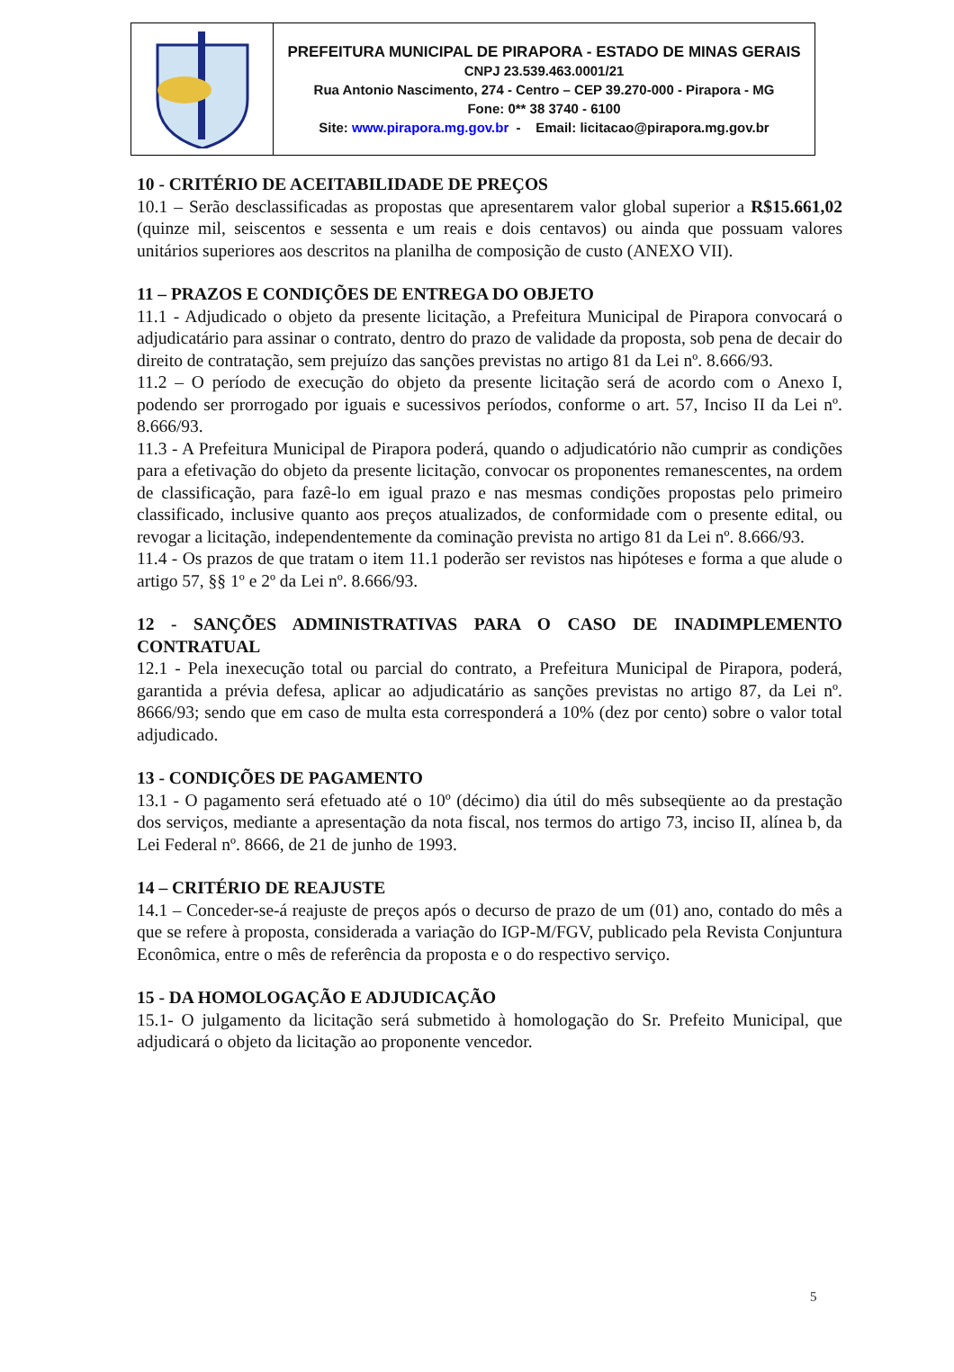| | PREFEITURA MUNICIPAL DE PIRAPORA - ESTADO DE MINAS GERAIS CNPJ 23.539.463.0001/21 Rua Antonio Nascimento, 274 - Centro – CEP 39.270-000 - Pirapora - MG Fone: 0** 38 3740 - 6100 Site: www.pirapora.mg.gov.br - Email: licitacao@pirapora.mg.gov.br |
10 - CRITÉRIO DE ACEITABILIDADE DE PREÇOS
10.1 – Serão desclassificadas as propostas que apresentarem valor global superior a R$15.661,02 (quinze mil, seiscentos e sessenta e um reais e dois centavos) ou ainda que possuam valores unitários superiores aos descritos na planilha de composição de custo (ANEXO VII).
11 – PRAZOS E CONDIÇÕES DE ENTREGA DO OBJETO
11.1 - Adjudicado o objeto da presente licitação, a Prefeitura Municipal de Pirapora convocará o adjudicatário para assinar o contrato, dentro do prazo de validade da proposta, sob pena de decair do direito de contratação, sem prejuízo das sanções previstas no artigo 81 da Lei nº. 8.666/93.
11.2 – O período de execução do objeto da presente licitação será de acordo com o Anexo I, podendo ser prorrogado por iguais e sucessivos períodos, conforme o art. 57, Inciso II da Lei nº. 8.666/93.
11.3 - A Prefeitura Municipal de Pirapora poderá, quando o adjudicatório não cumprir as condições para a efetivação do objeto da presente licitação, convocar os proponentes remanescentes, na ordem de classificação, para fazê-lo em igual prazo e nas mesmas condições propostas pelo primeiro classificado, inclusive quanto aos preços atualizados, de conformidade com o presente edital, ou revogar a licitação, independentemente da cominação prevista no artigo 81 da Lei nº. 8.666/93.
11.4 - Os prazos de que tratam o item 11.1 poderão ser revistos nas hipóteses e forma a que alude o artigo 57, §§ 1º e 2º da Lei nº. 8.666/93.
12 - SANÇÕES ADMINISTRATIVAS PARA O CASO DE INADIMPLEMENTO CONTRATUAL
12.1 - Pela inexecução total ou parcial do contrato, a Prefeitura Municipal de Pirapora, poderá, garantida a prévia defesa, aplicar ao adjudicatário as sanções previstas no artigo 87, da Lei nº. 8666/93; sendo que em caso de multa esta corresponderá a 10% (dez por cento) sobre o valor total adjudicado.
13 - CONDIÇÕES DE PAGAMENTO
13.1 - O pagamento será efetuado até o 10º (décimo) dia útil do mês subseqüente ao da prestação dos serviços, mediante a apresentação da nota fiscal, nos termos do artigo 73, inciso II, alínea b, da Lei Federal nº. 8666, de 21 de junho de 1993.
14 – CRITÉRIO DE REAJUSTE
14.1 – Conceder-se-á reajuste de preços após o decurso de prazo de um (01) ano, contado do mês a que se refere à proposta, considerada a variação do IGP-M/FGV, publicado pela Revista Conjuntura Econômica, entre o mês de referência da proposta e o do respectivo serviço.
15 - DA HOMOLOGAÇÃO E ADJUDICAÇÃO
15.1- O julgamento da licitação será submetido à homologação do Sr. Prefeito Municipal, que adjudicará o objeto da licitação ao proponente vencedor.
5